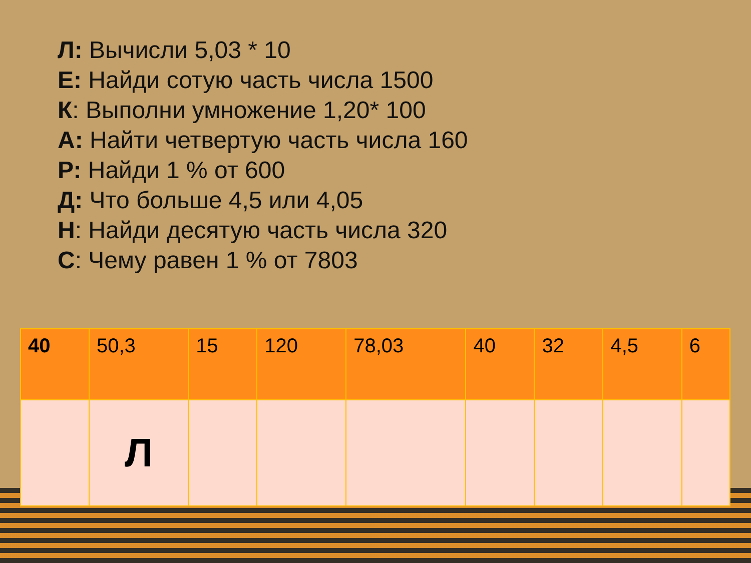Л: Вычисли 5,03 * 10
Е: Найди сотую часть числа 1500
К: Выполни умножение 1,20* 100
А: Найти четвертую часть числа 160
Р: Найди 1 % от 600
Д: Что больше 4,5 или 4,05
Н: Найди десятую часть числа 320
С: Чему равен 1 % от 7803
| 40 | 50,3 | 15 | 120 | 78,03 | 40 | 32 | 4,5 | 6 |
| | Л | | | | | | | |